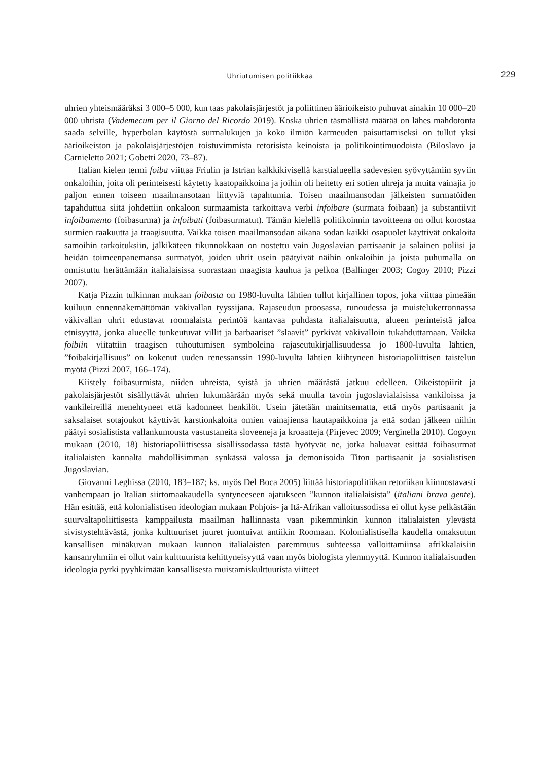Uhriutumisen politiikkaa 229
uhrien yhteismääräksi 3 000–5 000, kun taas pakolaisjärjestöt ja poliittinen äärioikeisto puhuvat ainakin 10 000–20 000 uhrista (Vademecum per il Giorno del Ricordo 2019). Koska uhrien täsmällistä määrää on lähes mahdotonta saada selville, hyperbolan käytöstä surmalukujen ja koko ilmiön karmeuden paisuttamiseksi on tullut yksi äärioikeiston ja pakolaisjärjestöjen toistuvimmista retorisista keinoista ja politikointimuodoista (Biloslavo ja Carnieletto 2021; Gobetti 2020, 73–87).
Italian kielen termi foiba viittaa Friulin ja Istrian kalkkikivisellä karstialueella sadevesien syövyttämiin syviin onkaloihin, joita oli perinteisesti käytetty kaatopaikkoina ja joihin oli heitetty eri sotien uhreja ja muita vainajia jo paljon ennen toiseen maailmansotaan liittyviä tapahtumia. Toisen maailmansodan jälkeisten surmatöiden tapahduttua siitä johdettiin onkaloon surmaamista tarkoittava verbi infoibare (surmata foibaan) ja substantiivit infoibamento (foibasurma) ja infoibati (foibasurmatut). Tämän kielellä politikoinnin tavoitteena on ollut korostaa surmien raakuutta ja traagisuutta. Vaikka toisen maailmansodan aikana sodan kaikki osapuolet käyttivät onkaloita samoihin tarkoituksiin, jälkikäteen tikunnokkaan on nostettu vain Jugoslavian partisaanit ja salainen poliisi ja heidän toimeenpanemansa surmatyöt, joiden uhrit usein päätyivät näihin onkaloihin ja joista puhumalla on onnistuttu herättämään italialaisissa suorastaan maagista kauhua ja pelkoa (Ballinger 2003; Cogoy 2010; Pizzi 2007).
Katja Pizzin tulkinnan mukaan foibasta on 1980-luvulta lähtien tullut kirjallinen topos, joka viittaa pimeään kuiluun ennennäkemättömän väkivallan tyyssijana. Rajaseudun proosassa, runoudessa ja muistelukerronnassa väkivallan uhrit edustavat roomalaista perintöä kantavaa puhdasta italialaisuutta, alueen perinteistä jaloa etnisyyttä, jonka alueelle tunkeutuvat villit ja barbaariset ”slaavit” pyrkivät väkivalloin tukahduttamaan. Vaikka foibiin viitattiin traagisen tuhoutumisen symboleina rajaseutukirjallisuudessa jo 1800-luvulta lähtien, ”foibakirjallisuus” on kokenut uuden renessanssin 1990-luvulta lähtien kiihtyneen historiapoliittisen taistelun myötä (Pizzi 2007, 166–174).
Kiistely foibasurmista, niiden uhreista, syistä ja uhrien määrästä jatkuu edelleen. Oikeistopiirit ja pakolaisjärjestöt sisällyttävät uhrien lukumäärään myös sekä muulla tavoin jugoslavialaisissa vankiloissa ja vankileireillä menehtyneet että kadonneet henkilöt. Usein jätetään mainitsematta, että myös partisaanit ja saksalaiset sotajoukot käyttivät karstionkaloita omien vainajiensa hautapaikkoina ja että sodan jälkeen niihin päätyi sosialistista vallankumousta vastustaneita sloveeneja ja kroaatteja (Pirjevec 2009; Verginella 2010). Cogoyn mukaan (2010, 18) historiapoliittisessa sisällissodassa tästä hyötyvät ne, jotka haluavat esittää foibasurmat italialaisten kannalta mahdollisimman synkässä valossa ja demonisoida Titon partisaanit ja sosialistisen Jugoslavian.
Giovanni Leghissa (2010, 183–187; ks. myös Del Boca 2005) liittää historiapolitiikan retoriikan kiinnostavasti vanhempaan jo Italian siirtomaakaudella syntyneeseen ajatukseen ”kunnon italialaisista” (italiani brava gente). Hän esittää, että kolonialistisen ideologian mukaan Pohjois- ja Itä-Afrikan valloitussodissa ei ollut kyse pelkästään suurvaltapoliittisesta kamppailusta maailman hallinnasta vaan pikemminkin kunnon italialaisten ylevästä sivistystehtävästä, jonka kulttuuriset juuret juontuivat antiikin Roomaan. Kolonialistisella kaudella omaksutun kansallisen minäkuvan mukaan kunnon italialaisten paremmuus suhteessa valloittamiinsa afrikkalaisiin kansanryhmiin ei ollut vain kulttuurista kehittyneisyyttä vaan myös biologista ylemmyyttä. Kunnon italialaisuuden ideologia pyrki pyyhkimään kansallisesta muistamiskulttuurista viitteet